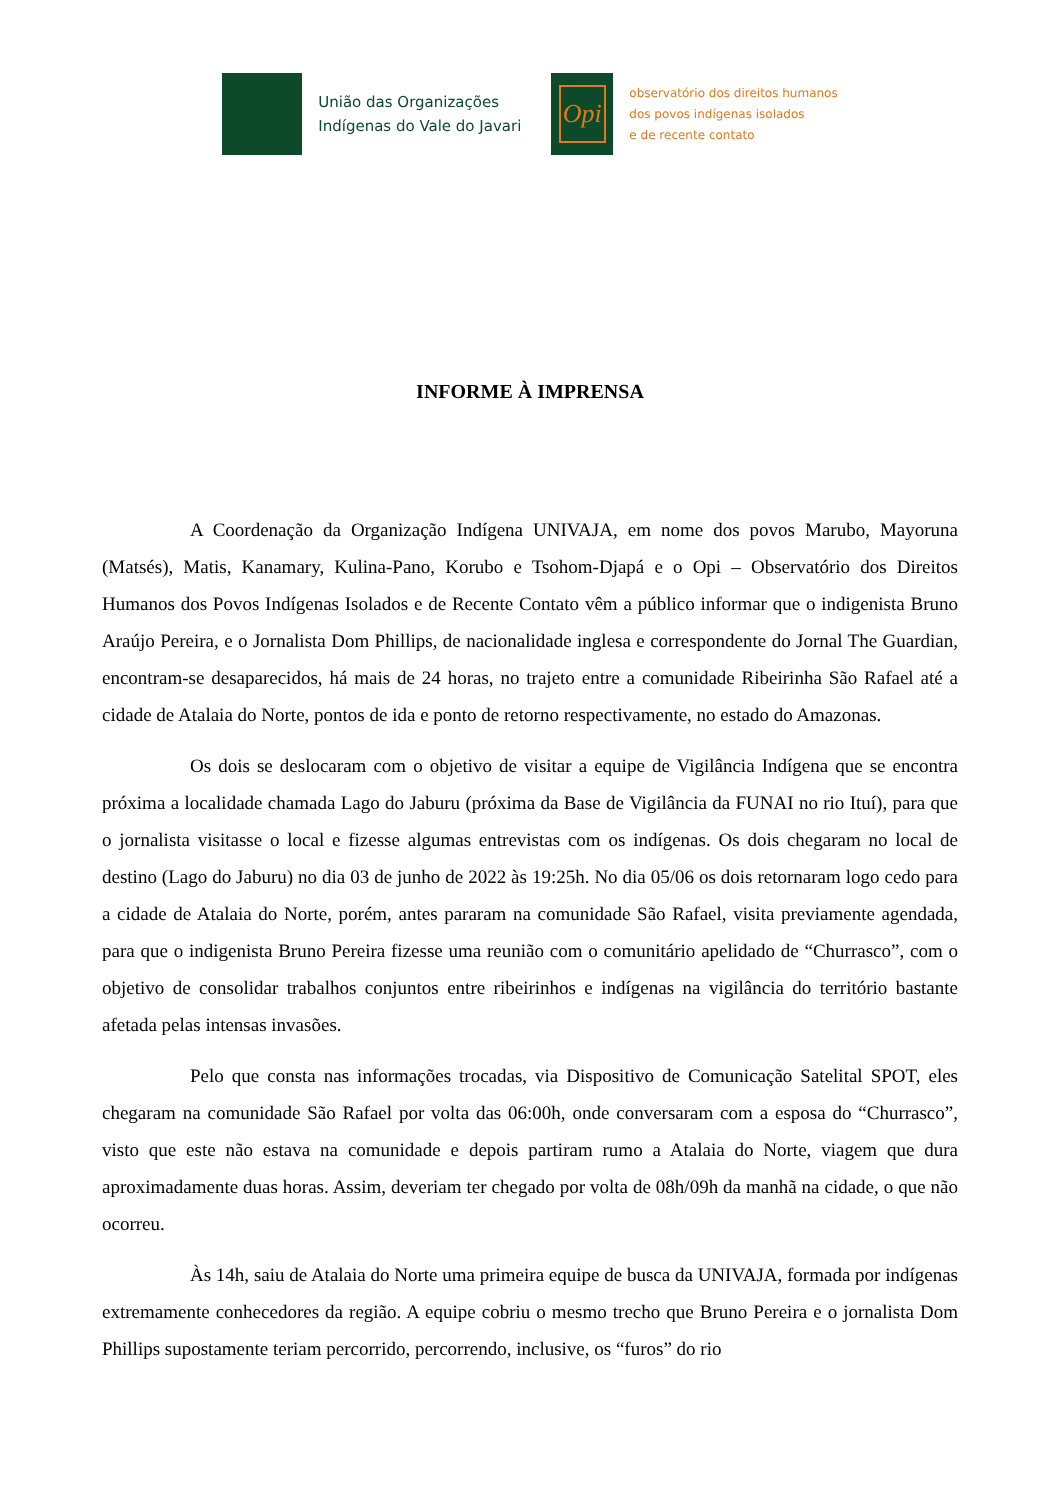União das Organizações
Indígenas do Vale do Javari
Opi
observatório dos direitos humanos
dos povos indígenas isolados
e de recente contato
INFORME À IMPRENSA
A Coordenação da Organização Indígena UNIVAJA, em nome dos povos Marubo, Mayoruna (Matsés), Matis, Kanamary, Kulina-Pano, Korubo e Tsohom-Djapá e o Opi – Observatório dos Direitos Humanos dos Povos Indígenas Isolados e de Recente Contato vêm a público informar que o indigenista Bruno Araújo Pereira, e o Jornalista Dom Phillips, de nacionalidade inglesa e correspondente do Jornal The Guardian, encontram-se desaparecidos, há mais de 24 horas, no trajeto entre a comunidade Ribeirinha São Rafael até a cidade de Atalaia do Norte, pontos de ida e ponto de retorno respectivamente, no estado do Amazonas.
Os dois se deslocaram com o objetivo de visitar a equipe de Vigilância Indígena que se encontra próxima a localidade chamada Lago do Jaburu (próxima da Base de Vigilância da FUNAI no rio Ituí), para que o jornalista visitasse o local e fizesse algumas entrevistas com os indígenas. Os dois chegaram no local de destino (Lago do Jaburu) no dia 03 de junho de 2022 às 19:25h. No dia 05/06 os dois retornaram logo cedo para a cidade de Atalaia do Norte, porém, antes pararam na comunidade São Rafael, visita previamente agendada, para que o indigenista Bruno Pereira fizesse uma reunião com o comunitário apelidado de “Churrasco”, com o objetivo de consolidar trabalhos conjuntos entre ribeirinhos e indígenas na vigilância do território bastante afetada pelas intensas invasões.
Pelo que consta nas informações trocadas, via Dispositivo de Comunicação Satelital SPOT, eles chegaram na comunidade São Rafael por volta das 06:00h, onde conversaram com a esposa do “Churrasco”, visto que este não estava na comunidade e depois partiram rumo a Atalaia do Norte, viagem que dura aproximadamente duas horas. Assim, deveriam ter chegado por volta de 08h/09h da manhã na cidade, o que não ocorreu.
Às 14h, saiu de Atalaia do Norte uma primeira equipe de busca da UNIVAJA, formada por indígenas extremamente conhecedores da região. A equipe cobriu o mesmo trecho que Bruno Pereira e o jornalista Dom Phillips supostamente teriam percorrido, percorrendo, inclusive, os “furos” do rio